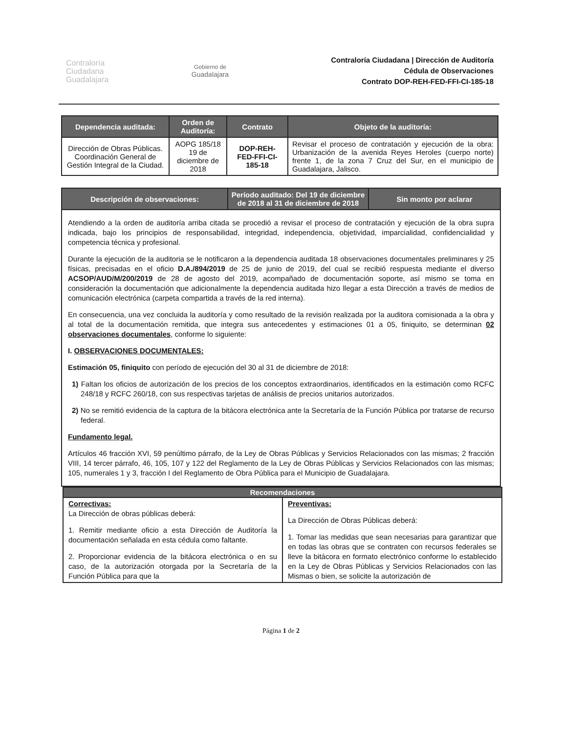Contraloría
Ciudadana
Guadalajara
Gobierno de
Guadalajara
Contraloría Ciudadana | Dirección de Auditoría
Cédula de Observaciones
Contrato DOP-REH-FED-FFI-CI-185-18
| Dependencia auditada: | Orden de Auditoría: | Contrato | Objeto de la auditoría: |
| --- | --- | --- | --- |
| Dirección de Obras Públicas. Coordinación General de Gestión Integral de la Ciudad. | AOPG 185/18 19 de diciembre de 2018 | DOP-REH-FED-FFI-CI-185-18 | Revisar el proceso de contratación y ejecución de la obra: Urbanización de la avenida Reyes Heroles (cuerpo norte) frente 1, de la zona 7 Cruz del Sur, en el municipio de Guadalajara, Jalisco. |
| Descripción de observaciones: | Período auditado: Del 19 de diciembre de 2018 al 31 de diciembre de 2018 | Sin monto por aclarar |
| --- | --- | --- |
| Atendiendo a la orden de auditoría arriba citada se procedió a revisar el proceso de contratación y ejecución de la obra supra indicada, bajo los principios de responsabilidad, integridad, independencia, objetividad, imparcialidad, confidencialidad y competencia técnica y profesional. Durante la ejecución de la auditoria se le notificaron a la dependencia auditada 18 observaciones documentales preliminares y 25 físicas, precisadas en el oficio D.A./894/2019 de 25 de junio de 2019, del cual se recibió respuesta mediante el diverso ACSOP/AUD/M/200/2019 de 28 de agosto del 2019, acompañado de documentación soporte, así mismo se toma en consideración la documentación que adicionalmente la dependencia auditada hizo llegar a esta Dirección a través de medios de comunicación electrónica (carpeta compartida a través de la red interna). En consecuencia, una vez concluida la auditoría y como resultado de la revisión realizada por la auditora comisionada a la obra y al total de la documentación remitida, que integra sus antecedentes y estimaciones 01 a 05, finiquito, se determinan 02 observaciones documentales , conforme lo siguiente: I. OBSERVACIONES DOCUMENTALES: Estimación 05, finiquito con período de ejecución del 30 al 31 de diciembre de 2018: 1) Faltan los oficios de autorización de los precios de los conceptos extraordinarios, identificados en la estimación como RCFC 248/18 y RCFC 260/18, con sus respectivas tarjetas de análisis de precios unitarios autorizados. 2) No se remitió evidencia de la captura de la bitácora electrónica ante la Secretaría de la Función Pública por tratarse de recurso federal. Fundamento legal. Artículos 46 fracción XVI, 59 penúltimo párrafo, de la Ley de Obras Públicas y Servicios Relacionados con las mismas; 2 fracción VIII, 14 tercer párrafo, 46, 105, 107 y 122 del Reglamento de la Ley de Obras Públicas y Servicios Relacionados con las mismas; 105, numerales 1 y 3, fracción I del Reglamento de Obra Pública para el Municipio de Guadalajara. | | |
| Recomendaciones | |
| --- | --- |
| Correctivas: La Dirección de obras públicas deberá: 1. Remitir mediante oficio a esta Dirección de Auditoría la documentación señalada en esta cédula como faltante. 2. Proporcionar evidencia de la bitácora electrónica o en su caso, de la autorización otorgada por la Secretaría de la Función Pública para que la | Preventivas: La Dirección de Obras Públicas deberá: 1. Tomar las medidas que sean necesarias para garantizar que en todas las obras que se contraten con recursos federales se lleve la bitácora en formato electrónico conforme lo establecido en la Ley de Obras Públicas y Servicios Relacionados con las Mismas o bien, se solicite la autorización de |
Página 1 de 2